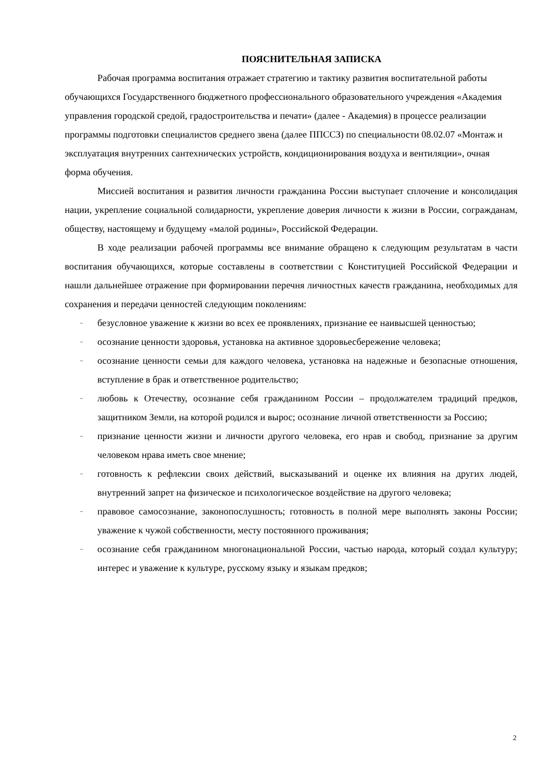ПОЯСНИТЕЛЬНАЯ ЗАПИСКА
Рабочая программа воспитания отражает стратегию и тактику развития воспитательной работы обучающихся Государственного бюджетного профессионального образовательного учреждения «Академия управления городской средой, градостроительства и печати» (далее - Академия) в процессе реализации программы подготовки специалистов среднего звена (далее ППССЗ) по специальности 08.02.07 «Монтаж и эксплуатация внутренних сантехнических устройств, кондиционирования воздуха и вентиляции», очная форма обучения.
Миссией воспитания и развития личности гражданина России выступает сплочение и консолидация нации, укрепление социальной солидарности, укрепление доверия личности к жизни в России, согражданам, обществу, настоящему и будущему «малой родины», Российской Федерации.
В ходе реализации рабочей программы все внимание обращено к следующим результатам в части воспитания обучающихся, которые составлены в соответствии с Конституцией Российской Федерации и нашли дальнейшее отражение при формировании перечня личностных качеств гражданина, необходимых для сохранения и передачи ценностей следующим поколениям:
– безусловное уважение к жизни во всех ее проявлениях, признание ее наивысшей ценностью;
– осознание ценности здоровья, установка на активное здоровьесбережение человека;
– осознание ценности семьи для каждого человека, установка на надежные и безопасные отношения, вступление в брак и ответственное родительство;
– любовь к Отечеству, осознание себя гражданином России – продолжателем традиций предков, защитником Земли, на которой родился и вырос; осознание личной ответственности за Россию;
– признание ценности жизни и личности другого человека, его нрав и свобод, признание за другим человеком нрава иметь свое мнение;
– готовность к рефлексии своих действий, высказываний и оценке их влияния на других людей, внутренний запрет на физическое и психологическое воздействие на другого человека;
– правовое самосознание, законопослушность; готовность в полной мере выполнять законы России; уважение к чужой собственности, месту постоянного проживания;
– осознание себя гражданином многонациональной России, частью народа, который создал культуру; интерес и уважение к культуре, русскому языку и языкам предков;
2